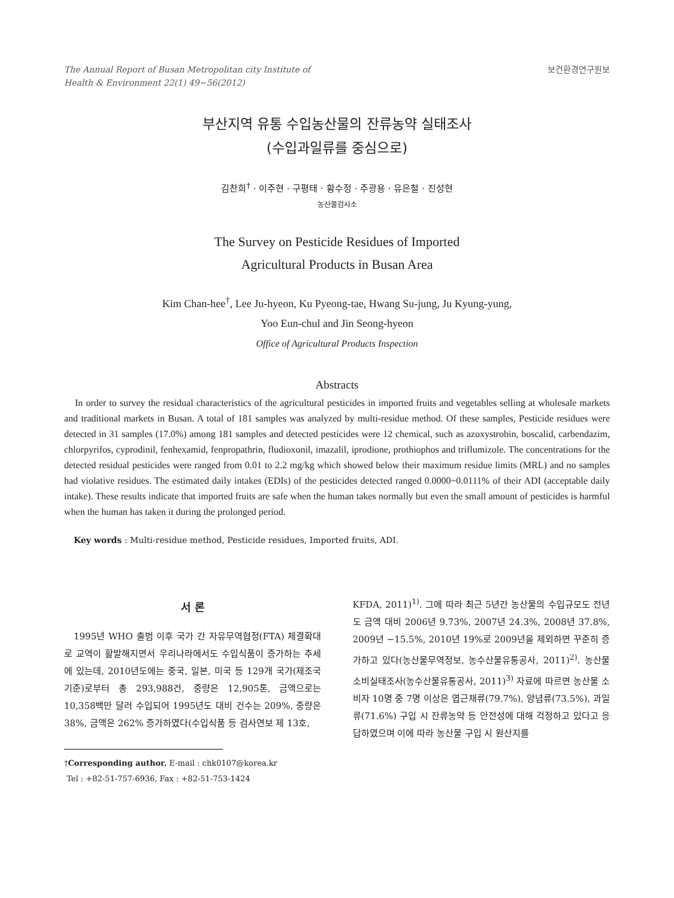The Annual Report of Busan Metropolitan city Institute of
Health & Environment 22(1) 49~56(2012)
보건환경연구원보
부산지역 유통 수입농산물의 잔류농약 실태조사
(수입과일류를 중심으로)
김찬희<sup>†</sup> · 이주현 · 구평태 · 황수정 · 주광용 · 유은철 · 진성현
농산물검사소
The Survey on Pesticide Residues of Imported
Agricultural Products in Busan Area
Kim Chan-hee<sup>†</sup>, Lee Ju-hyeon, Ku Pyeong-tae, Hwang Su-jung, Ju Kyung-yung,
Yoo Eun-chul and Jin Seong-hyeon
Office of Agricultural Products Inspection
Abstracts
In order to survey the residual characteristics of the agricultural pesticides in imported fruits and vegetables selling at wholesale markets and traditional markets in Busan. A total of 181 samples was analyzed by multi-residue method. Of these samples, Pesticide residues were detected in 31 samples (17.0%) among 181 samples and detected pesticides were 12 chemical, such as azoxystrobin, boscalid, carbendazim, chlorpyrifos, cyprodinil, fenhexamid, fenpropathrin, fludioxonil, imazalil, iprodione, prothiophos and triflumizole. The concentrations for the detected residual pesticides were ranged from 0.01 to 2.2 mg/kg which showed below their maximum residue limits (MRL) and no samples had violative residues. The estimated daily intakes (EDIs) of the pesticides detected ranged 0.0000~0.0111% of their ADI (acceptable daily intake). These results indicate that imported fruits are safe when the human takes normally but even the small amount of pesticides is harmful when the human has taken it during the prolonged period.
Key words : Multi-residue method, Pesticide residues, Imported fruits, ADI.
서 론
1995년 WHO 출범 이후 국가 간 자유무역협정(FTA) 체결확대로 교역이 활발해지면서 우리나라에서도 수입식품이 증가하는 추세에 있는데, 2010년도에는 중국, 일본, 미국 등 129개 국가(제조국 기준)로부터 총 293,988건, 중량은 12,905톤, 금액으로는 10,358백만 달러 수입되어 1995년도 대비 건수는 209%, 중량은 38%, 금액은 262% 증가하였다(수입식품 등 검사연보 제 13호,
†Corresponding author. E-mail : chk0107@korea.kr
Tel : +82-51-757-6936, Fax : +82-51-753-1424
KFDA, 2011)<sup>1)</sup>. 그에 따라 최근 5년간 농산물의 수입규모도 전년도 금액 대비 2006년 9.73%, 2007년 24.3%, 2008년 37.8%, 2009년 −15.5%, 2010년 19%로 2009년을 제외하면 꾸준히 증가하고 있다(농산물무역정보, 농수산물유통공사, 2011)<sup>2)</sup>. 농산물 소비실태조사(농수산물유통공사, 2011)<sup>3)</sup> 자료에 따르면 농산물 소비자 10명 중 7명 이상은 엽근채류(79.7%), 양념류(73.5%), 과일류(71.6%) 구입 시 잔류농약 등 안전성에 대해 걱정하고 있다고 응답하였으며 이에 따라 농산물 구입 시 원산지를